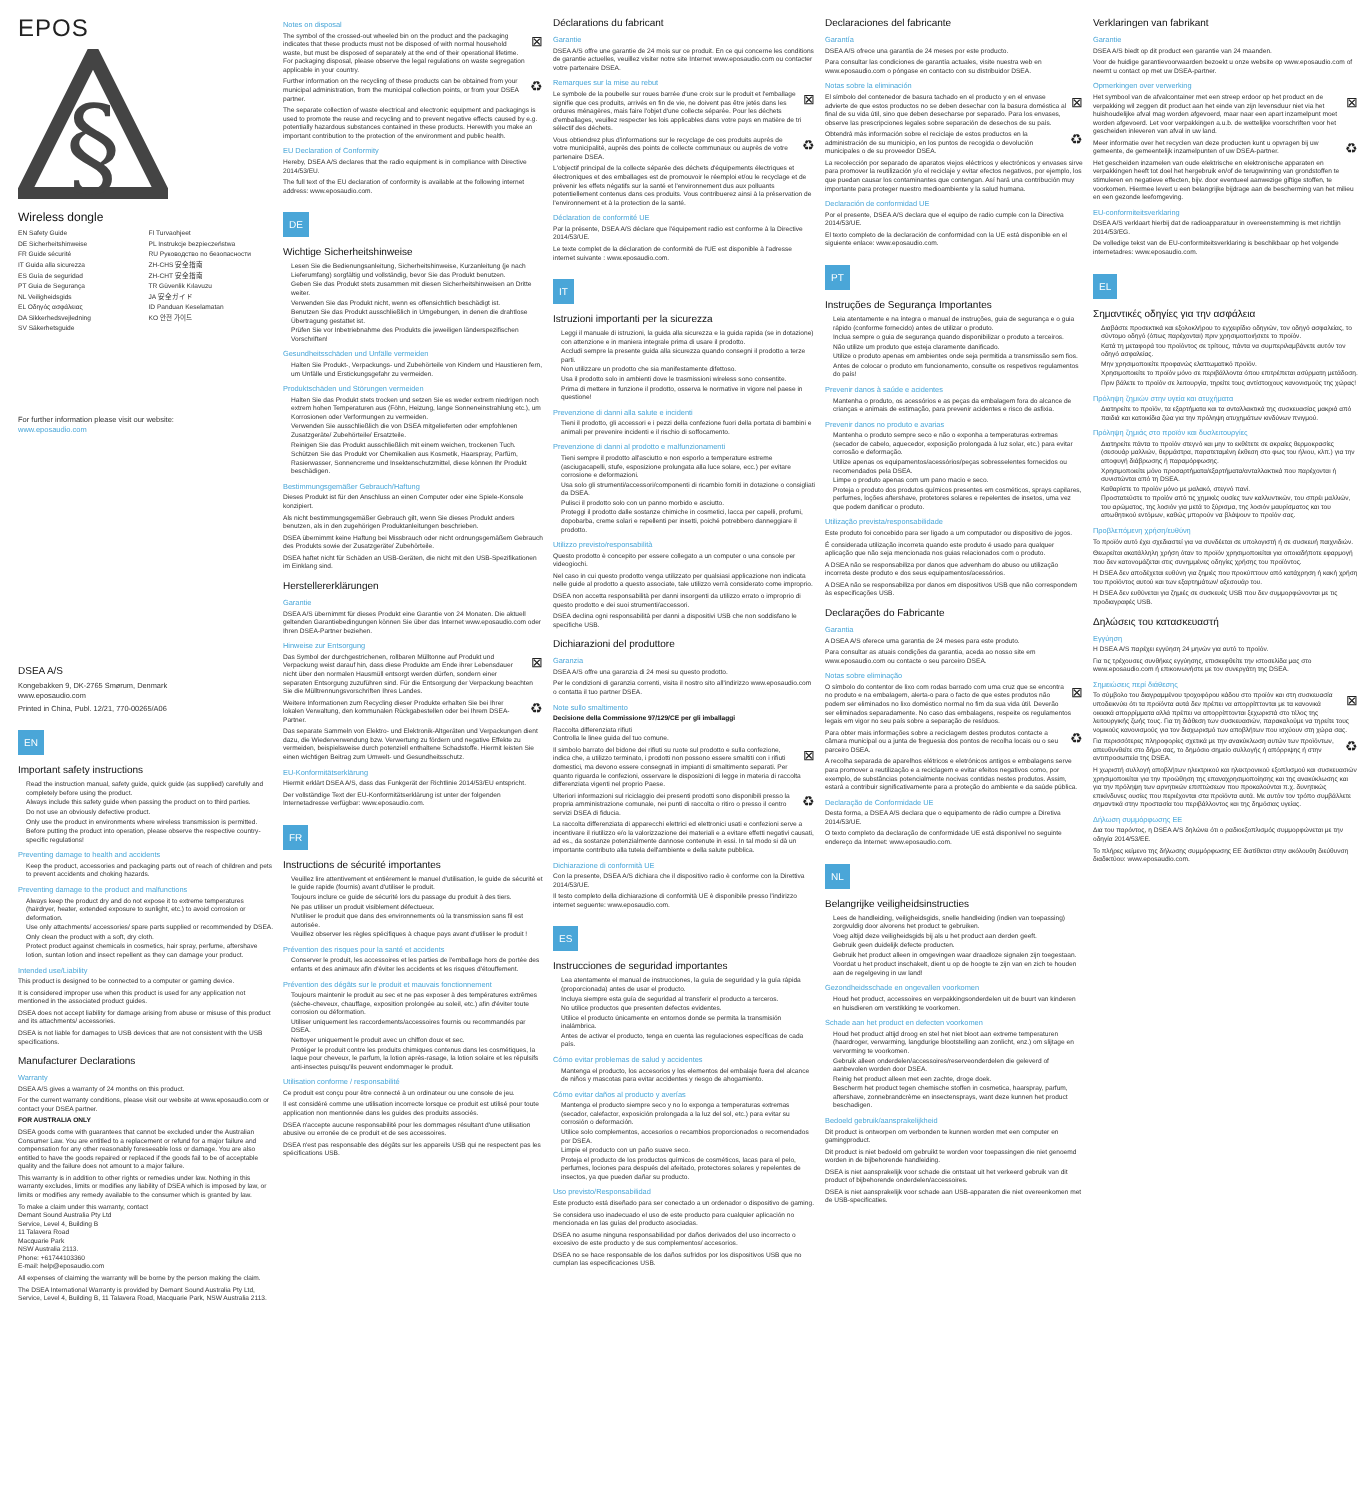EPOS
§
Wireless dongle
EN Safety Guide
FI Turvaohjeet
DE Sicherheitshinweise
PL Instrukcje bezpieczeństwa
FR Guide sécurité
RU Руководство по безопасности
IT Guida alla sicurezza
ZH-CHS 安全指南
ES Guía de seguridad
ZH-CHT 安全指南
PT Guia de Segurança
TR Güvenlik Kılavuzu
NL Veiligheidsgids
JA 安全ガイド
EL Οδηγός ασφάλειας
ID Panduan Keselamatan
DA Sikkerhedsvejledning
KO 안전 가이드
SV Säkerhetsguide
For further information please visit our website:
www.eposaudio.com
DSEA A/S
Kongebakken 9, DK-2765 Smørum, Denmark
www.eposaudio.com
Printed in China, Publ. 12/21, 770-00265/A06
EN
Important safety instructions
Read the instruction manual, safety guide, quick guide (as supplied) carefully and completely before using the product.
Always include this safety guide when passing the product on to third parties.
Do not use an obviously defective product.
Only use the product in environments where wireless transmission is permitted.
Before putting the product into operation, please observe the respective country-specific regulations!
Preventing damage to health and accidents
Keep the product, accessories and packaging parts out of reach of children and pets to prevent accidents and choking hazards.
Preventing damage to the product and malfunctions
Always keep the product dry and do not expose it to extreme temperatures (hairdryer, heater, extended exposure to sunlight, etc.) to avoid corrosion or deformation.
Use only attachments/ accessories/ spare parts supplied or recommended by DSEA.
Only clean the product with a soft, dry cloth.
Protect product against chemicals in cosmetics, hair spray, perfume, aftershave lotion, suntan lotion and insect repellent as they can damage your product.
Intended use/Liability
This product is designed to be connected to a computer or gaming device.
It is considered improper use when this product is used for any application not mentioned in the associated product guides.
DSEA does not accept liability for damage arising from abuse or misuse of this product and its attachments/ accessories.
DSEA is not liable for damages to USB devices that are not consistent with the USB specifications.
Manufacturer Declarations
Warranty
DSEA A/S gives a warranty of 24 months on this product.
For the current warranty conditions, please visit our website at www.eposaudio.com or contact your DSEA partner.
FOR AUSTRALIA ONLY
DSEA goods come with guarantees that cannot be excluded under the Australian Consumer Law. You are entitled to a replacement or refund for a major failure and compensation for any other reasonably foreseeable loss or damage. You are also entitled to have the goods repaired or replaced if the goods fail to be of acceptable quality and the failure does not amount to a major failure.
This warranty is in addition to other rights or remedies under law. Nothing in this warranty excludes, limits or modifies any liability of DSEA which is imposed by law, or limits or modifies any remedy available to the consumer which is granted by law.
To make a claim under this warranty, contact
Demant Sound Australia Pty Ltd
Service, Level 4, Building B
11 Talavera Road
Macquarie Park
NSW Australia 2113.
Phone: +61744103360
E-mail: help@eposaudio.com
All expenses of claiming the warranty will be borne by the person making the claim.
The DSEA International Warranty is provided by Demant Sound Australia Pty Ltd, Service, Level 4, Building B, 11 Talavera Road, Macquarie Park, NSW Australia 2113.
Notes on disposal
⊠ The symbol of the crossed-out wheeled bin on the product and the packaging indicates that these products must not be disposed of with normal household waste, but must be disposed of separately at the end of their operational lifetime. For packaging disposal, please observe the legal regulations on waste segregation applicable in your country.
♻ Further information on the recycling of these products can be obtained from your municipal administration, from the municipal collection points, or from your DSEA partner.
The separate collection of waste electrical and electronic equipment and packagings is used to promote the reuse and recycling and to prevent negative effects caused by e.g. potentially hazardous substances contained in these products. Herewith you make an important contribution to the protection of the environment and public health.
EU Declaration of Conformity
Hereby, DSEA A/S declares that the radio equipment is in compliance with Directive 2014/53/EU.
The full text of the EU declaration of conformity is available at the following internet address: www.eposaudio.com.
DE
Wichtige Sicherheitshinweise
Lesen Sie die Bedienungsanleitung, Sicherheitshinweise, Kurzanleitung (je nach Lieferumfang) sorgfältig und vollständig, bevor Sie das Produkt benutzen.
Geben Sie das Produkt stets zusammen mit diesen Sicherheitshinweisen an Dritte weiter.
Verwenden Sie das Produkt nicht, wenn es offensichtlich beschädigt ist.
Benutzen Sie das Produkt ausschließlich in Umgebungen, in denen die drahtlose Übertragung gestattet ist.
Prüfen Sie vor Inbetriebnahme des Produkts die jeweiligen länderspezifischen Vorschriften!
Gesundheitsschäden und Unfälle vermeiden
Halten Sie Produkt-, Verpackungs- und Zubehörteile von Kindern und Haustieren fern, um Unfälle und Erstickungsgefahr zu vermeiden.
Produktschäden und Störungen vermeiden
Halten Sie das Produkt stets trocken und setzen Sie es weder extrem niedrigen noch extrem hohen Temperaturen aus (Föhn, Heizung, lange Sonneneinstrahlung etc.), um Korrosionen oder Verformungen zu vermeiden.
Verwenden Sie ausschließlich die von DSEA mitgelieferten oder empfohlenen Zusatzgeräte/ Zubehörteile/ Ersatzteile.
Reinigen Sie das Produkt ausschließlich mit einem weichen, trockenen Tuch.
Schützen Sie das Produkt vor Chemikalien aus Kosmetik, Haarspray, Parfüm, Rasierwasser, Sonnencreme und Insektenschutzmittel, diese können Ihr Produkt beschädigen.
Bestimmungsgemäßer Gebrauch/Haftung
Dieses Produkt ist für den Anschluss an einen Computer oder eine Spiele-Konsole konzipiert.
Als nicht bestimmungsgemäßer Gebrauch gilt, wenn Sie dieses Produkt anders benutzen, als in den zugehörigen Produktanleitungen beschrieben.
DSEA übernimmt keine Haftung bei Missbrauch oder nicht ordnungsgemäßem Gebrauch des Produkts sowie der Zusatzgeräte/ Zubehörteile.
DSEA haftet nicht für Schäden an USB-Geräten, die nicht mit den USB-Spezifikationen im Einklang sind.
Herstellererklärungen
Garantie
DSEA A/S übernimmt für dieses Produkt eine Garantie von 24 Monaten. Die aktuell geltenden Garantiebedingungen können Sie über das Internet www.eposaudio.com oder Ihren DSEA-Partner beziehen.
Hinweise zur Entsorgung
⊠ Das Symbol der durchgestrichenen, rollbaren Mülltonne auf Produkt und Verpackung weist darauf hin, dass diese Produkte am Ende ihrer Lebensdauer nicht über den normalen Hausmüll entsorgt werden dürfen, sondern einer separaten Entsorgung zuzuführen sind. Für die Entsorgung der Verpackung beachten Sie die Mülltrennungsvorschriften Ihres Landes.
♻ Weitere Informationen zum Recycling dieser Produkte erhalten Sie bei Ihrer lokalen Verwaltung, den kommunalen Rückgabestellen oder bei Ihrem DSEA-Partner.
Das separate Sammeln von Elektro- und Elektronik-Altgeräten und Verpackungen dient dazu, die Wiederverwendung bzw. Verwertung zu fördern und negative Effekte zu vermeiden, beispielsweise durch potenziell enthaltene Schadstoffe. Hiermit leisten Sie einen wichtigen Beitrag zum Umwelt- und Gesundheitsschutz.
EU-Konformitätserklärung
Hiermit erklärt DSEA A/S, dass das Funkgerät der Richtlinie 2014/53/EU entspricht.
Der vollständige Text der EU-Konformitätserklärung ist unter der folgenden Internetadresse verfügbar: www.eposaudio.com.
FR
Instructions de sécurité importantes
Veuillez lire attentivement et entièrement le manuel d'utilisation, le guide de sécurité et le guide rapide (fournis) avant d'utiliser le produit.
Toujours inclure ce guide de sécurité lors du passage du produit à des tiers.
Ne pas utiliser un produit visiblement défectueux.
N'utiliser le produit que dans des environnements où la transmission sans fil est autorisée.
Veuillez observer les règles spécifiques à chaque pays avant d'utiliser le produit !
Prévention des risques pour la santé et accidents
Conserver le produit, les accessoires et les parties de l'emballage hors de portée des enfants et des animaux afin d'éviter les accidents et les risques d'étouffement.
Prévention des dégâts sur le produit et mauvais fonctionnement
Toujours maintenir le produit au sec et ne pas exposer à des températures extrêmes (sèche-cheveux, chauffage, exposition prolongée au soleil, etc.) afin d'éviter toute corrosion ou déformation.
Utiliser uniquement les raccordements/accessoires fournis ou recommandés par DSEA.
Nettoyer uniquement le produit avec un chiffon doux et sec.
Protéger le produit contre les produits chimiques contenus dans les cosmétiques, la laque pour cheveux, le parfum, la lotion après-rasage, la lotion solaire et les répulsifs anti-insectes puisqu'ils peuvent endommager le produit.
Utilisation conforme / responsabilité
Ce produit est conçu pour être connecté à un ordinateur ou une console de jeu.
Il est considéré comme une utilisation incorrecte lorsque ce produit est utilisé pour toute application non mentionnée dans les guides des produits associés.
DSEA n'accepte aucune responsabilité pour les dommages résultant d'une utilisation abusive ou erronée de ce produit et de ses accessoires.
DSEA n'est pas responsable des dégâts sur les appareils USB qui ne respectent pas les spécifications USB.
Déclarations du fabricant
Garantie
DSEA A/S offre une garantie de 24 mois sur ce produit. En ce qui concerne les conditions de garantie actuelles, veuillez visiter notre site Internet www.eposaudio.com ou contacter votre partenaire DSEA.
Remarques sur la mise au rebut
⊠ Le symbole de la poubelle sur roues barrée d'une croix sur le produit et l'emballage signifie que ces produits, arrivés en fin de vie, ne doivent pas être jetés dans les ordures ménagères, mais faire l'objet d'une collecte séparée. Pour les déchets d'emballages, veuillez respecter les lois applicables dans votre pays en matière de tri sélectif des déchets.
♻ Vous obtiendrez plus d'informations sur le recyclage de ces produits auprès de votre municipalité, auprès des points de collecte communaux ou auprès de votre partenaire DSEA.
L'objectif principal de la collecte séparée des déchets d'équipements électriques et électroniques et des emballages est de promouvoir le réemploi et/ou le recyclage et de prévenir les effets négatifs sur la santé et l'environnement dus aux polluants potentiellement contenus dans ces produits. Vous contribuerez ainsi à la préservation de l'environnement et à la protection de la santé.
Déclaration de conformité UE
Par la présente, DSEA A/S déclare que l'équipement radio est conforme à la Directive 2014/53/UE.
Le texte complet de la déclaration de conformité de l'UE est disponible à l'adresse internet suivante : www.eposaudio.com.
IT
Istruzioni importanti per la sicurezza
Leggi il manuale di istruzioni, la guida alla sicurezza e la guida rapida (se in dotazione) con attenzione e in maniera integrale prima di usare il prodotto.
Accludi sempre la presente guida alla sicurezza quando consegni il prodotto a terze parti.
Non utilizzare un prodotto che sia manifestamente difettoso.
Usa il prodotto solo in ambienti dove le trasmissioni wireless sono consentite.
Prima di mettere in funzione il prodotto, osserva le normative in vigore nel paese in questione!
Prevenzione di danni alla salute e incidenti
Tieni il prodotto, gli accessori e i pezzi della confezione fuori della portata di bambini e animali per prevenire incidenti e il rischio di soffocamento.
Prevenzione di danni al prodotto e malfunzionamenti
Tieni sempre il prodotto all'asciutto e non esporlo a temperature estreme (asciugacapelli, stufe, esposizione prolungata alla luce solare, ecc.) per evitare corrosione e deformazioni.
Usa solo gli strumenti/accessori/componenti di ricambio forniti in dotazione o consigliati da DSEA.
Pulisci il prodotto solo con un panno morbido e asciutto.
Proteggi il prodotto dalle sostanze chimiche in cosmetici, lacca per capelli, profumi, dopobarba, creme solari e repellenti per insetti, poiché potrebbero danneggiare il prodotto.
Utilizzo previsto/responsabilità
Questo prodotto è concepito per essere collegato a un computer o una console per videogiochi.
Nel caso in cui questo prodotto venga utilizzato per qualsiasi applicazione non indicata nelle guide al prodotto a questo associate, tale utilizzo verrà considerato come improprio.
DSEA non accetta responsabilità per danni insorgenti da utilizzo errato o improprio di questo prodotto e dei suoi strumenti/accessori.
DSEA declina ogni responsabilità per danni a dispositivi USB che non soddisfano le specifiche USB.
Dichiarazioni del produttore
Garanzia
DSEA A/S offre una garanzia di 24 mesi su questo prodotto.
Per le condizioni di garanzia correnti, visita il nostro sito all'indirizzo www.eposaudio.com o contatta il tuo partner DSEA.
Note sullo smaltimento
Decisione della Commissione 97/129/CE per gli imballaggi
Raccolta differenziata rifiuti
Controlla le linee guida del tuo comune.
⊠ Il simbolo barrato del bidone dei rifiuti su ruote sul prodotto e sulla confezione, indica che, a utilizzo terminato, i prodotti non possono essere smaltiti con i rifiuti domestici, ma devono essere consegnati in impianti di smaltimento separati. Per quanto riguarda le confezioni, osservare le disposizioni di legge in materia di raccolta differenziata vigenti nel proprio Paese.
♻ Ulteriori informazioni sul riciclaggio dei presenti prodotti sono disponibili presso la propria amministrazione comunale, nei punti di raccolta o ritiro o presso il centro servizi DSEA di fiducia.
La raccolta differenziata di apparecchi elettrici ed elettronici usati e confezioni serve a incentivare il riutilizzo e/o la valorizzazione dei materiali e a evitare effetti negativi causati, ad es., da sostanze potenzialmente dannose contenute in essi. In tal modo si dà un importante contributo alla tutela dell'ambiente e della salute pubblica.
Dichiarazione di conformità UE
Con la presente, DSEA A/S dichiara che il dispositivo radio è conforme con la Direttiva 2014/53/UE.
Il testo completo della dichiarazione di conformità UE è disponibile presso l'indirizzo internet seguente: www.eposaudio.com.
ES
Instrucciones de seguridad importantes
Lea atentamente el manual de instrucciones, la guía de seguridad y la guía rápida (proporcionada) antes de usar el producto.
Incluya siempre esta guía de seguridad al transferir el producto a terceros.
No utilice productos que presenten defectos evidentes.
Utilice el producto únicamente en entornos donde se permita la transmisión inalámbrica.
Antes de activar el producto, tenga en cuenta las regulaciones específicas de cada país.
Cómo evitar problemas de salud y accidentes
Mantenga el producto, los accesorios y los elementos del embalaje fuera del alcance de niños y mascotas para evitar accidentes y riesgo de ahogamiento.
Cómo evitar daños al producto y averías
Mantenga el producto siempre seco y no lo exponga a temperaturas extremas (secador, calefactor, exposición prolongada a la luz del sol, etc.) para evitar su corrosión o deformación.
Utilice solo complementos, accesorios o recambios proporcionados o recomendados por DSEA.
Limpie el producto con un paño suave seco.
Proteja el producto de los productos químicos de cosméticos, lacas para el pelo, perfumes, lociones para después del afeitado, protectores solares y repelentes de insectos, ya que pueden dañar su producto.
Uso previsto/Responsabilidad
Este producto está diseñado para ser conectado a un ordenador o dispositivo de gaming.
Se considera uso inadecuado el uso de este producto para cualquier aplicación no mencionada en las guías del producto asociadas.
DSEA no asume ninguna responsabilidad por daños derivados del uso incorrecto o excesivo de este producto y de sus complementos/ accesorios.
DSEA no se hace responsable de los daños sufridos por los dispositivos USB que no cumplan las especificaciones USB.
Declaraciones del fabricante
Garantía
DSEA A/S ofrece una garantía de 24 meses por este producto.
Para consultar las condiciones de garantía actuales, visite nuestra web en www.eposaudio.com o póngase en contacto con su distribuidor DSEA.
Notas sobre la eliminación
⊠ El símbolo del contenedor de basura tachado en el producto y en el envase advierte de que estos productos no se deben desechar con la basura doméstica al final de su vida útil, sino que deben desecharse por separado. Para los envases, observe las prescripciones legales sobre separación de desechos de su país.
♻ Obtendrá más información sobre el reciclaje de estos productos en la administración de su municipio, en los puntos de recogida o devolución municipales o de su proveedor DSEA.
La recolección por separado de aparatos viejos eléctricos y electrónicos y envases sirve para promover la reutilización y/o el reciclaje y evitar efectos negativos, por ejemplo, los que puedan causar los contaminantes que contengan. Así hará una contribución muy importante para proteger nuestro medioambiente y la salud humana.
Declaración de conformidad UE
Por el presente, DSEA A/S declara que el equipo de radio cumple con la Directiva 2014/53/UE.
El texto completo de la declaración de conformidad con la UE está disponible en el siguiente enlace: www.eposaudio.com.
PT
Instruções de Segurança Importantes
Leia atentamente e na íntegra o manual de instruções, guia de segurança e o guia rápido (conforme fornecido) antes de utilizar o produto.
Inclua sempre o guia de segurança quando disponibilizar o produto a terceiros.
Não utilize um produto que esteja claramente danificado.
Utilize o produto apenas em ambientes onde seja permitida a transmissão sem fios.
Antes de colocar o produto em funcionamento, consulte os respetivos regulamentos do país!
Prevenir danos à saúde e acidentes
Mantenha o produto, os acessórios e as peças da embalagem fora do alcance de crianças e animais de estimação, para prevenir acidentes e risco de asfixia.
Prevenir danos no produto e avarias
Mantenha o produto sempre seco e não o exponha a temperaturas extremas (secador de cabelo, aquecedor, exposição prolongada à luz solar, etc.) para evitar corrosão e deformação.
Utilize apenas os equipamentos/acessórios/peças sobresselentes fornecidos ou recomendados pela DSEA.
Limpe o produto apenas com um pano macio e seco.
Proteja o produto dos produtos químicos presentes em cosméticos, sprays capilares, perfumes, loções aftershave, protetores solares e repelentes de insetos, uma vez que podem danificar o produto.
Utilização prevista/responsabilidade
Este produto foi concebido para ser ligado a um computador ou dispositivo de jogos.
É considerada utilização incorreta quando este produto é usado para qualquer aplicação que não seja mencionada nos guias relacionados com o produto.
A DSEA não se responsabiliza por danos que advenham do abuso ou utilização incorreta deste produto e dos seus equipamentos/acessórios.
A DSEA não se responsabiliza por danos em dispositivos USB que não correspondem às especificações USB.
Declarações do Fabricante
Garantia
A DSEA A/S oferece uma garantia de 24 meses para este produto.
Para consultar as atuais condições da garantia, aceda ao nosso site em www.eposaudio.com ou contacte o seu parceiro DSEA.
Notas sobre eliminação
⊠ O símbolo do contentor de lixo com rodas barrado com uma cruz que se encontra no produto e na embalagem, alerta-o para o facto de que estes produtos não podem ser eliminados no lixo doméstico normal no fim da sua vida útil. Deverão ser eliminados separadamente. No caso das embalagens, respeite os regulamentos legais em vigor no seu país sobre a separação de resíduos.
♻ Para obter mais informações sobre a reciclagem destes produtos contacte a câmara municipal ou a junta de freguesia dos pontos de recolha locais ou o seu parceiro DSEA.
A recolha separada de aparelhos elétricos e eletrónicos antigos e embalagens serve para promover a reutilização e a reciclagem e evitar efeitos negativos como, por exemplo, de substâncias potencialmente nocivas contidas nestes produtos. Assim, estará a contribuir significativamente para a proteção do ambiente e da saúde pública.
Declaração de Conformidade UE
Desta forma, a DSEA A/S declara que o equipamento de rádio cumpre a Diretiva 2014/53/UE.
O texto completo da declaração de conformidade UE está disponível no seguinte endereço da Internet: www.eposaudio.com.
NL
Belangrijke veiligheidsinstructies
Lees de handleiding, veiligheidsgids, snelle handleiding (indien van toepassing) zorgvuldig door alvorens het product te gebruiken.
Voeg altijd deze veiligheidsgids bij als u het product aan derden geeft.
Gebruik geen duidelijk defecte producten.
Gebruik het product alleen in omgevingen waar draadloze signalen zijn toegestaan.
Voordat u het product inschakelt, dient u op de hoogte te zijn van en zich te houden aan de regelgeving in uw land!
Gezondheidsschade en ongevallen voorkomen
Houd het product, accessoires en verpakkingsonderdelen uit de buurt van kinderen en huisdieren om verstikking te voorkomen.
Schade aan het product en defecten voorkomen
Houd het product altijd droog en stel het niet bloot aan extreme temperaturen (haardroger, verwarming, langdurige blootstelling aan zonlicht, enz.) om slijtage en vervorming te voorkomen.
Gebruik alleen onderdelen/accessoires/reserveonderdelen die geleverd of aanbevolen worden door DSEA.
Reinig het product alleen met een zachte, droge doek.
Bescherm het product tegen chemische stoffen in cosmetica, haarspray, parfum, aftershave, zonnebrandcrème en insectensprays, want deze kunnen het product beschadigen.
Bedoeld gebruik/aansprakelijkheid
Dit product is ontworpen om verbonden te kunnen worden met een computer en gamingproduct.
Dit product is niet bedoeld om gebruikt te worden voor toepassingen die niet genoemd worden in de bijbehorende handleiding.
DSEA is niet aansprakelijk voor schade die ontstaat uit het verkeerd gebruik van dit product of bijbehorende onderdelen/accessoires.
DSEA is niet aansprakelijk voor schade aan USB-apparaten die niet overeenkomen met de USB-specificaties.
Verklaringen van fabrikant
Garantie
DSEA A/S biedt op dit product een garantie van 24 maanden.
Voor de huidige garantievoorwaarden bezoekt u onze website op www.eposaudio.com of neemt u contact op met uw DSEA-partner.
Opmerkingen over verwerking
⊠ Het symbool van de afvalcontainer met een streep erdoor op het product en de verpakking wil zeggen dit product aan het einde van zijn levensduur niet via het huishoudelijke afval mag worden afgevoerd, maar naar een apart inzamelpunt moet worden afgevoerd. Let voor verpakkingen a.u.b. de wettelijke voorschriften voor het gescheiden inleveren van afval in uw land.
♻ Meer informatie over het recyclen van deze producten kunt u opvragen bij uw gemeente, de gemeentelijk inzamelpunten of uw DSEA-partner.
Het gescheiden inzamelen van oude elektrische en elektronische apparaten en verpakkingen heeft tot doel het hergebruik en/of de terugwinning van grondstoffen te stimuleren en negatieve effecten, bijv. door eventueel aanwezige giftige stoffen, te voorkomen. Hiermee levert u een belangrijke bijdrage aan de bescherming van het milieu en een gezonde leefomgeving.
EU-conformiteitsverklaring
DSEA A/S verklaart hierbij dat de radioapparatuur in overeenstemming is met richtlijn 2014/53/EG.
De volledige tekst van de EU-conformiteitsverklaring is beschikbaar op het volgende internetadres: www.eposaudio.com.
EL
Σημαντικές οδηγίες για την ασφάλεια
Διαβάστε προσεκτικά και εξολοκλήρου το εγχειρίδιο οδηγιών, τον οδηγό ασφαλείας, το σύντομο οδηγό (όπως παρέχονται) πριν χρησιμοποιήσετε το προϊόν.
Κατά τη μεταφορά του προϊόντος σε τρίτους, πάντα να συμπεριλαμβάνετε αυτόν τον οδηγό ασφαλείας.
Μην χρησιμοποιείτε προφανώς ελαττωματικό προϊόν.
Χρησιμοποιείτε το προϊόν μόνο σε περιβάλλοντα όπου επιτρέπεται ασύρματη μετάδοση.
Πριν βάλετε το προϊόν σε λειτουργία, τηρείτε τους αντίστοιχους κανονισμούς της χώρας!
Πρόληψη ζημιών στην υγεία και ατυχήματα
Διατηρείτε το προϊόν, τα εξαρτήματα και τα ανταλλακτικά της συσκευασίας μακριά από παιδιά και κατοικίδια ζώα για την πρόληψη ατυχημάτων κινδύνων πνιγμού.
Πρόληψη ζημιάς στο προϊόν και δυσλειτουργίες
Διατηρείτε πάντα το προϊόν στεγνό και μην το εκθέτετε σε ακραίες θερμοκρασίες (σεσουάρ μαλλιών, θερμάστρα, παρατεταμένη έκθεση στο φως του ήλιου, κλπ.) για την αποφυγή διάβρωσης ή παραμόρφωσης.
Χρησιμοποιείτε μόνο προσαρτήματα/εξαρτήματα/ανταλλακτικά που παρέχονται ή συνιστώνται από τη DSEA.
Καθαρίστε το προϊόν μόνο με μαλακό, στεγνό πανί.
Προστατεύστε το προϊόν από τις χημικές ουσίες των καλλυντικών, του σπρέι μαλλιών, του αρώματος, της λοσιόν για μετά το ξύρισμα, της λοσιόν μαυρίσματος και του απωθητικού εντόμων, καθώς μπορούν να βλάψουν το προϊόν σας.
Προβλεπόμενη χρήση/ευθύνη
Το προϊόν αυτό έχει σχεδιαστεί για να συνδέεται σε υπολογιστή ή σε συσκευή παιχνιδιών.
Θεωρείται ακατάλληλη χρήση όταν το προϊόν χρησιμοποιείται για οποιαδήποτε εφαρμογή που δεν κατονομάζεται στις συνημμένες οδηγίες χρήσης του προϊόντος.
Η DSEA δεν αποδέχεται ευθύνη για ζημιές που προκύπτουν από κατάχρηση ή κακή χρήση του προϊόντος αυτού και των εξαρτημάτων/ αξεσουάρ του.
Η DSEA δεν ευθύνεται για ζημιές σε συσκευές USB που δεν συμμορφώνονται με τις προδιαγραφές USB.
Δηλώσεις του κατασκευαστή
Εγγύηση
Η DSEA A/S παρέχει εγγύηση 24 μηνών για αυτό το προϊόν.
Για τις τρέχουσες συνθήκες εγγύησης, επισκεφθείτε την ιστοσελίδα μας στο www.eposaudio.com ή επικοινωνήστε με τον συνεργάτη της DSEA.
Σημειώσεις περί διάθεσης
⊠ Το σύμβολο του διαγραμμένου τροχοφόρου κάδου στο προϊόν και στη συσκευασία υποδεικνύει ότι τα προϊόντα αυτά δεν πρέπει να απορρίπτονται με τα κανονικά οικιακά απορρίμματα αλλά πρέπει να απορρίπτονται ξεχωριστά στο τέλος της λειτουργικής ζωής τους. Για τη διάθεση των συσκευασιών, παρακαλούμε να τηρείτε τους νομικούς κανονισμούς για τον διαχωρισμό των αποβλήτων που ισχύουν στη χώρα σας.
♻ Για περισσότερες πληροφορίες σχετικά με την ανακύκλωση αυτών των προϊόντων, απευθυνθείτε στο δήμο σας, το δημόσιο σημείο συλλογής ή απόρριψης ή στην αντιπροσωπεία της DSEA.
Η χωριστή συλλογή αποβλήτων ηλεκτρικού και ηλεκτρονικού εξοπλισμού και συσκευασιών χρησιμοποιείται για την προώθηση της επαναχρησιμοποίησης και της ανακύκλωσης και για την πρόληψη των αρνητικών επιπτώσεων που προκαλούνται π.χ. δυνητικώς επικίνδυνες ουσίες που περιέχονται στα προϊόντα αυτά. Με αυτόν τον τρόπο συμβάλλετε σημαντικά στην προστασία του περιβάλλοντος και της δημόσιας υγείας.
Δήλωση συμμόρφωσης ΕΕ
Δια του παρόντος, η DSEA A/S δηλώνει ότι ο ραδιοεξοπλισμός συμμορφώνεται με την οδηγία 2014/53/ΕΕ.
Το πλήρες κείμενο της δήλωσης συμμόρφωσης ΕΕ διατίθεται στην ακόλουθη διεύθυνση διαδικτύου: www.eposaudio.com.